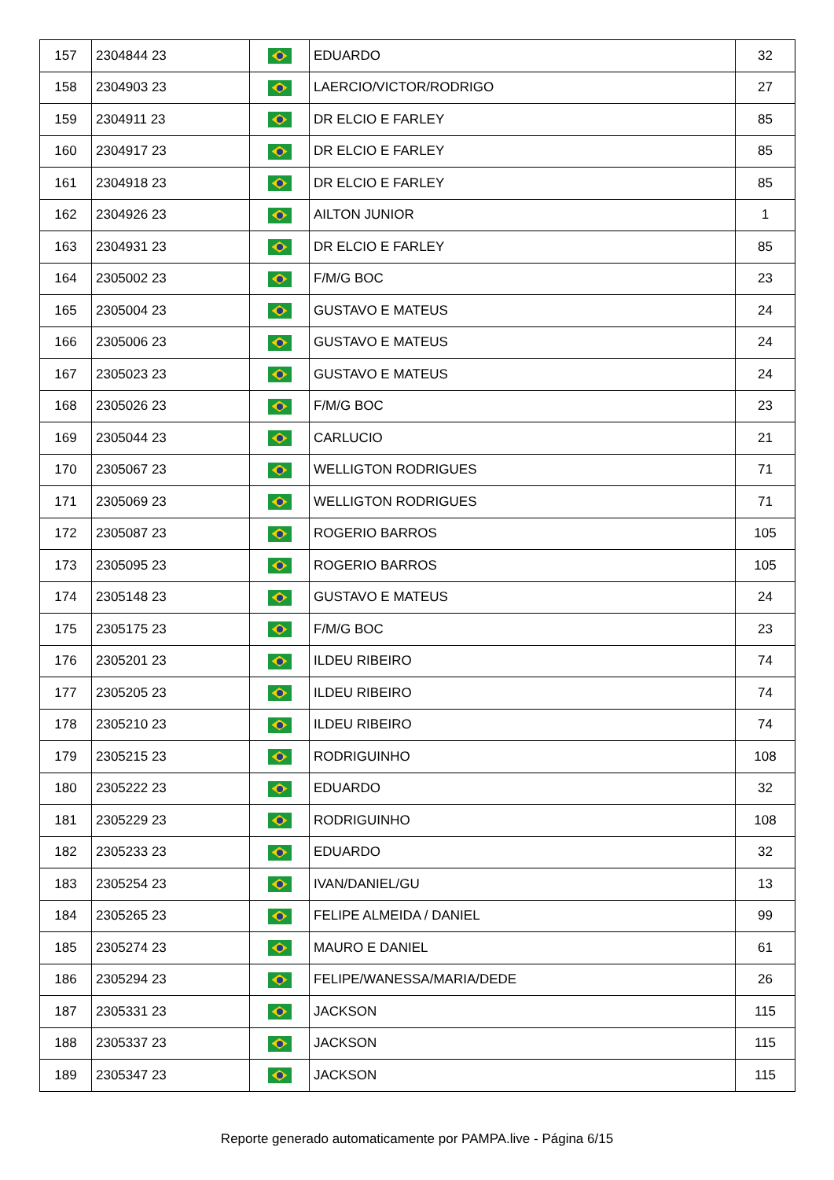| 157 | 2304844 23 | | EDUARDO | 32 |
| 158 | 2304903 23 | | LAERCIO/VICTOR/RODRIGO | 27 |
| 159 | 2304911 23 | | DR ELCIO E FARLEY | 85 |
| 160 | 2304917 23 | | DR ELCIO E FARLEY | 85 |
| 161 | 2304918 23 | | DR ELCIO E FARLEY | 85 |
| 162 | 2304926 23 | | AILTON JUNIOR | 1 |
| 163 | 2304931 23 | | DR ELCIO E FARLEY | 85 |
| 164 | 2305002 23 | | F/M/G BOC | 23 |
| 165 | 2305004 23 | | GUSTAVO E MATEUS | 24 |
| 166 | 2305006 23 | | GUSTAVO E MATEUS | 24 |
| 167 | 2305023 23 | | GUSTAVO E MATEUS | 24 |
| 168 | 2305026 23 | | F/M/G BOC | 23 |
| 169 | 2305044 23 | | CARLUCIO | 21 |
| 170 | 2305067 23 | | WELLIGTON RODRIGUES | 71 |
| 171 | 2305069 23 | | WELLIGTON RODRIGUES | 71 |
| 172 | 2305087 23 | | ROGERIO BARROS | 105 |
| 173 | 2305095 23 | | ROGERIO BARROS | 105 |
| 174 | 2305148 23 | | GUSTAVO E MATEUS | 24 |
| 175 | 2305175 23 | | F/M/G BOC | 23 |
| 176 | 2305201 23 | | ILDEU RIBEIRO | 74 |
| 177 | 2305205 23 | | ILDEU RIBEIRO | 74 |
| 178 | 2305210 23 | | ILDEU RIBEIRO | 74 |
| 179 | 2305215 23 | | RODRIGUINHO | 108 |
| 180 | 2305222 23 | | EDUARDO | 32 |
| 181 | 2305229 23 | | RODRIGUINHO | 108 |
| 182 | 2305233 23 | | EDUARDO | 32 |
| 183 | 2305254 23 | | IVAN/DANIEL/GU | 13 |
| 184 | 2305265 23 | | FELIPE ALMEIDA / DANIEL | 99 |
| 185 | 2305274 23 | | MAURO E DANIEL | 61 |
| 186 | 2305294 23 | | FELIPE/WANESSA/MARIA/DEDE | 26 |
| 187 | 2305331 23 | | JACKSON | 115 |
| 188 | 2305337 23 | | JACKSON | 115 |
| 189 | 2305347 23 | | JACKSON | 115 |
Reporte generado automaticamente por PAMPA.live - Página 6/15